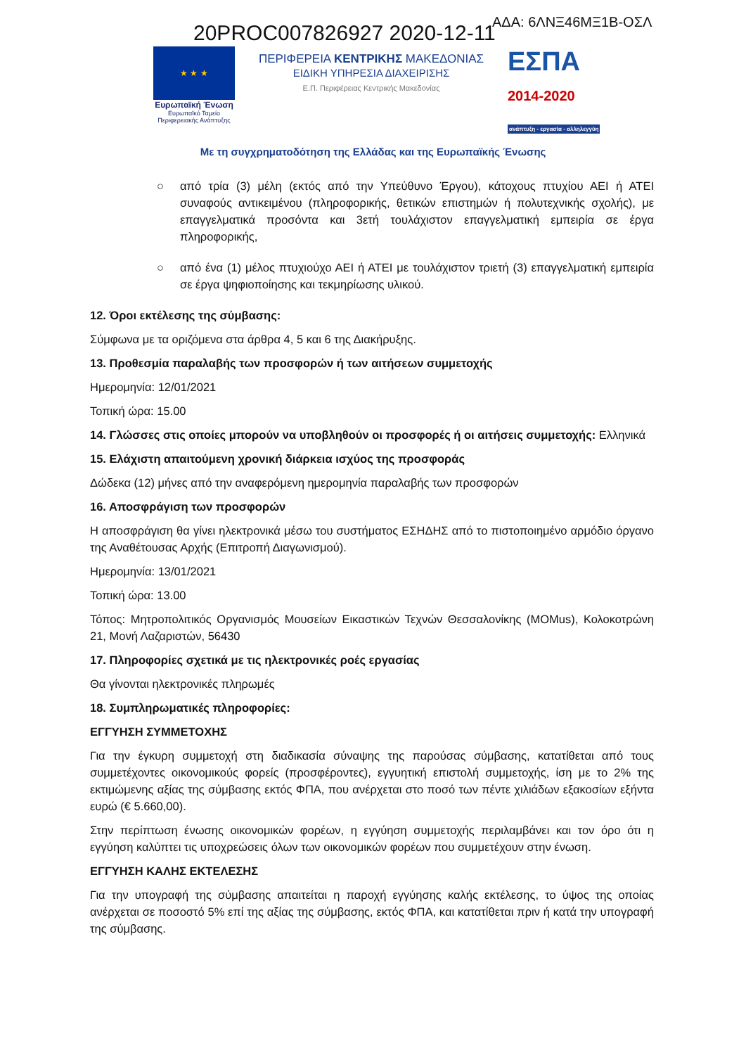ΑΔΑ: 6ΛΝΞ46ΜΞ1Β-ΟΣΛ
20PROC007826927 2020-12-11
★ ★ ★
Ευρωπαϊκή Ένωση
Ευρωπαϊκό Ταμείο
Περιφερειακής Ανάπτυξης
ΠΕΡΙΦΕΡΕΙΑ ΚΕΝΤΡΙΚΗΣ ΜΑΚΕΔΟΝΙΑΣ
ΕΙΔΙΚΗ ΥΠΗΡΕΣΙΑ ΔΙΑΧΕΙΡΙΣΗΣ
Ε.Π. Περιφέρειας Κεντρικής Μακεδονίας
ΕΣΠΑ
2014-2020
ανάπτυξη - εργασία - αλληλεγγύη
Με τη συγχρηματοδότηση της Ελλάδας και της Ευρωπαϊκής Ένωσης
○ από τρία (3) μέλη (εκτός από την Υπεύθυνο Έργου), κάτοχους πτυχίου ΑΕΙ ή ΑΤΕΙ συναφούς αντικειμένου (πληροφορικής, θετικών επιστημών ή πολυτεχνικής σχολής), με επαγγελματικά προσόντα και 3ετή τουλάχιστον επαγγελματική εμπειρία σε έργα πληροφορικής,
○ από ένα (1) μέλος πτυχιούχο ΑΕΙ ή ΑΤΕΙ με τουλάχιστον τριετή (3) επαγγελματική εμπειρία σε έργα ψηφιοποίησης και τεκμηρίωσης υλικού.
12. Όροι εκτέλεσης της σύμβασης:
Σύμφωνα με τα οριζόμενα στα άρθρα 4, 5 και 6 της Διακήρυξης.
13. Προθεσμία παραλαβής των προσφορών ή των αιτήσεων συμμετοχής
Ημερομηνία: 12/01/2021
Τοπική ώρα: 15.00
14. Γλώσσες στις οποίες μπορούν να υποβληθούν οι προσφορές ή οι αιτήσεις συμμετοχής: Ελληνικά
15. Ελάχιστη απαιτούμενη χρονική διάρκεια ισχύος της προσφοράς
Δώδεκα (12) μήνες από την αναφερόμενη ημερομηνία παραλαβής των προσφορών
16. Αποσφράγιση των προσφορών
Η αποσφράγιση θα γίνει ηλεκτρονικά μέσω του συστήματος ΕΣΗΔΗΣ από το πιστοποιημένο αρμόδιο όργανο της Αναθέτουσας Αρχής (Επιτροπή Διαγωνισμού).
Ημερομηνία: 13/01/2021
Τοπική ώρα: 13.00
Τόπος: Μητροπολιτικός Οργανισμός Μουσείων Εικαστικών Τεχνών Θεσσαλονίκης (MOMus), Κολοκοτρώνη 21, Μονή Λαζαριστών, 56430
17. Πληροφορίες σχετικά με τις ηλεκτρονικές ροές εργασίας
Θα γίνονται ηλεκτρονικές πληρωμές
18. Συμπληρωματικές πληροφορίες:
ΕΓΓΥΗΣΗ ΣΥΜΜΕΤΟΧΗΣ
Για την έγκυρη συμμετοχή στη διαδικασία σύναψης της παρούσας σύμβασης, κατατίθεται από τους συμμετέχοντες οικονομικούς φορείς (προσφέροντες), εγγυητική επιστολή συμμετοχής, ίση με το 2% της εκτιμώμενης αξίας της σύμβασης εκτός ΦΠΑ, που ανέρχεται στο ποσό των πέντε χιλιάδων εξακοσίων εξήντα ευρώ (€ 5.660,00).
Στην περίπτωση ένωσης οικονομικών φορέων, η εγγύηση συμμετοχής περιλαμβάνει και τον όρο ότι η εγγύηση καλύπτει τις υποχρεώσεις όλων των οικονομικών φορέων που συμμετέχουν στην ένωση.
ΕΓΓΥΗΣΗ ΚΑΛΗΣ ΕΚΤΕΛΕΣΗΣ
Για την υπογραφή της σύμβασης απαιτείται η παροχή εγγύησης καλής εκτέλεσης, το ύψος της οποίας ανέρχεται σε ποσοστό 5% επί της αξίας της σύμβασης, εκτός ΦΠΑ, και κατατίθεται πριν ή κατά την υπογραφή της σύμβασης.